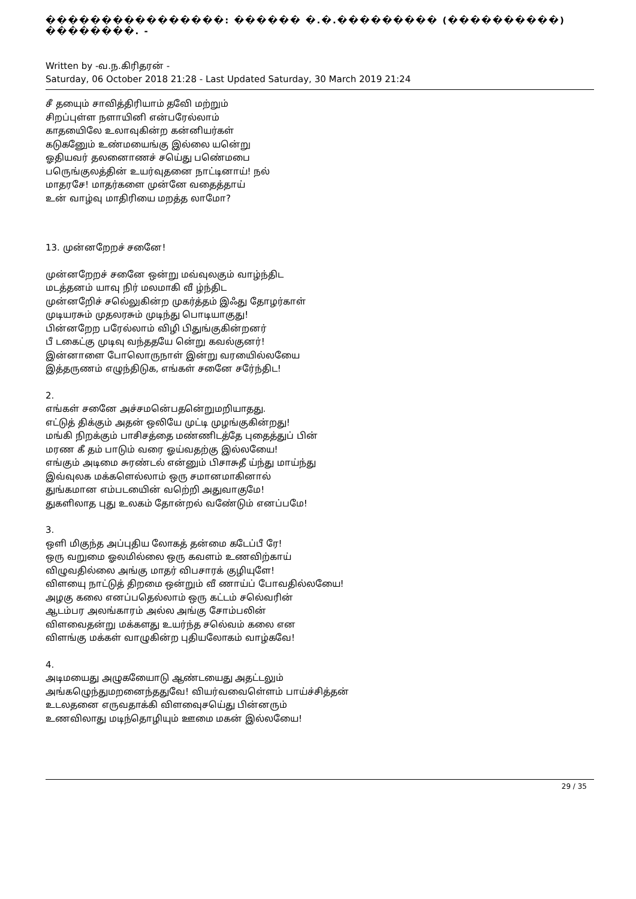����������������: ������ �.�.��������� (����������) ��������. -
Written by -வ.ந.கிரிதரன் -
Saturday, 06 October 2018 21:28 - Last Updated Saturday, 30 March 2019 21:24
சீ தயைும் சாவித்திரியாம் தவேி மற்றும்
சிறப்புள்ள நளாயினி என்பரேல்லாம்
காதயைிலே உலாவுகின்ற கன்னியர்கள்
கடுகனேும் உண்மயைங்கு இல்லை யனெ்று
ஓதியவர் தலனைாணச் சயெ்து பணெ்மபை
பரெுங்குலத்தின் உயர்வுதனை நாட்டினாய்! நல்
மாதரசே! மாதர்களை முன்னே வதைத்தாய்
உன் வாழ்வு மாதிரியை மறத்த லாமோ?
13. முன்னறேறச் சனேை!
முன்னறேறச் சனேை ஒன்று மவ்வுலகும் வாழ்ந்திட
மடத்தனம் யாவு நிர் மலமாகி வீ ழ்ந்திட
முன்னறேிச் சலெ்லுகின்ற முகர்த்தம் இஃது தோழர்காள்
முடியரசும் முதலரசும் முடிந்து பொடியாகுது!
பின்னறேற பரேல்லாம் விழி பிதுங்குகின்றனர்
பீ டகைட்கு முடிவு வந்ததயே னெ்று கவல்குனர்!
இன்னாளை போலொருநாள் இன்று வரயைில்லயைே
இத்தருணம் எழுந்திடுக, எங்கள் சனேை சரே்ந்திட!
2.
எங்கள் சனேை அச்சமனெ்பதனெ்றுமறியாதது.
எட்டுத் திக்கும் அதன் ஒலியே முட்டி முழங்குகின்றது!
மங்கி நிறக்கும் பாசிசத்தை மண்ணிடத்தே புதைத்துப் பின்
மரண கீ தம் பாடும் வரை ஓய்வதற்கு இல்லயைே!
எங்கும் அடிமை சுரண்டல் என்னும் பிசாசுதீ ய்ந்து மாய்ந்து
இவ்வுலக மக்களெல்லாம் ஒரு சமானமாகினால்
துங்கமான எம்படயைின் வறெ்றி அதுவாகுமே!
துகளிலாத புது உலகம் தோன்றல் வணே்டும் எனப்பமே!
3.
ஒளி மிகுந்த அப்புதிய லோகத் தன்மை கடேப்பீ ரே!
ஒரு வறுமை ஓலமில்லை ஒரு கவளம் உணவிற்காய்
விழுவதில்லை அங்கு மாதர் விபசாரக் குழியுளே!
விளயைு நாட்டுத் திறமை ஒன்றும் வீ ணாய்ப் போவதில்லயைே!
அழகு கலை எனப்பதெல்லாம் ஒரு கட்டம் சலெ்வரின்
ஆடம்பர அலங்காரம் அல்ல அங்கு சோம்பலின்
விளவைதன்று மக்களது உயர்ந்த சலெ்வம் கலை என
விளங்கு மக்கள் வாழுகின்ற புதியலோகம் வாழ்கவே!
4.
அடிமயைது அழுகயைோடு ஆண்டயைது அதட்டலும்
அங்கழெுந்துமறனைந்ததுவே! வியர்வவைளெ்ளம் பாய்ச்சித்தன்
உடலதனை எருவதாக்கி விளவைுசயெ்து பின்னரும்
உணவிலாது மடிந்தொழியும் ஊமை மகன் இல்லயைே!
29 / 35